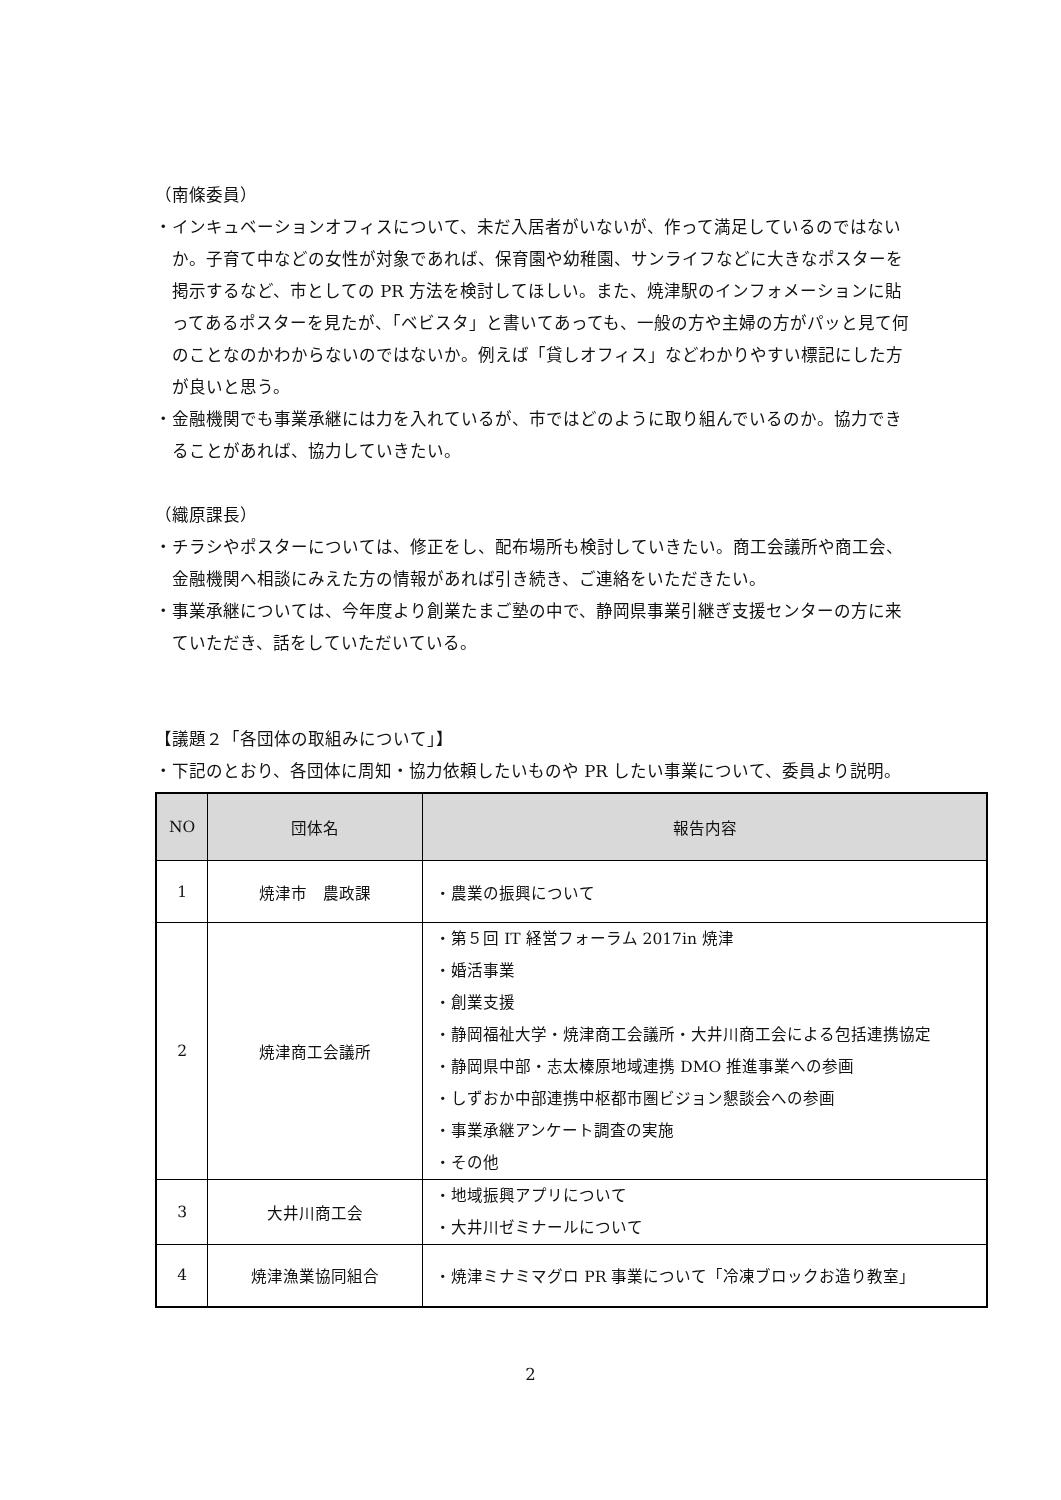（南條委員）
・インキュベーションオフィスについて、未だ入居者がいないが、作って満足しているのではないか。子育て中などの女性が対象であれば、保育園や幼稚園、サンライフなどに大きなポスターを掲示するなど、市としての PR 方法を検討してほしい。また、焼津駅のインフォメーションに貼ってあるポスターを見たが、「ベビスタ」と書いてあっても、一般の方や主婦の方がパッと見て何のことなのかわからないのではないか。例えば「貸しオフィス」などわかりやすい標記にした方が良いと思う。
・金融機関でも事業承継には力を入れているが、市ではどのように取り組んでいるのか。協力できることがあれば、協力していきたい。
（織原課長）
・チラシやポスターについては、修正をし、配布場所も検討していきたい。商工会議所や商工会、金融機関へ相談にみえた方の情報があれば引き続き、ご連絡をいただきたい。
・事業承継については、今年度より創業たまご塾の中で、静岡県事業引継ぎ支援センターの方に来ていただき、話をしていただいている。
【議題２「各団体の取組みについて」】
・下記のとおり、各団体に周知・協力依頼したいものや PR したい事業について、委員より説明。
| NO | 団体名 | 報告内容 |
| --- | --- | --- |
| 1 | 焼津市 農政課 | ・農業の振興について |
| 2 | 焼津商工会議所 | ・第５回 IT 経営フォーラム 2017in 焼津 ・婚活事業 ・創業支援 ・静岡福祉大学・焼津商工会議所・大井川商工会による包括連携協定 ・静岡県中部・志太榛原地域連携 DMO 推進事業への参画 ・しずおか中部連携中枢都市圏ビジョン懇談会への参画 ・事業承継アンケート調査の実施 ・その他 |
| 3 | 大井川商工会 | ・地域振興アプリについて ・大井川ゼミナールについて |
| 4 | 焼津漁業協同組合 | ・焼津ミナミマグロ PR 事業について「冷凍ブロックお造り教室」 |
2